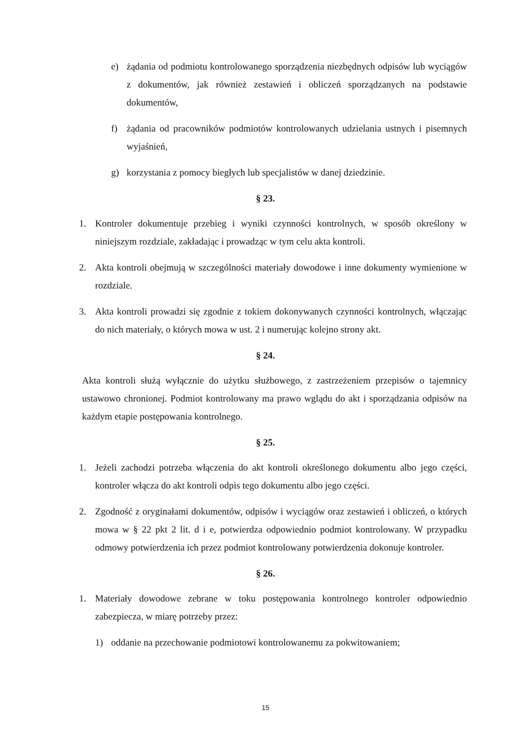e) żądania od podmiotu kontrolowanego sporządzenia niezbędnych odpisów lub wyciągów z dokumentów, jak również zestawień i obliczeń sporządzanych na podstawie dokumentów,
f) żądania od pracowników podmiotów kontrolowanych udzielania ustnych i pisemnych wyjaśnień,
g) korzystania z pomocy biegłych lub specjalistów w danej dziedzinie.
§ 23.
1. Kontroler dokumentuje przebieg i wyniki czynności kontrolnych, w sposób określony w niniejszym rozdziale, zakładając i prowadząc w tym celu akta kontroli.
2. Akta kontroli obejmują w szczególności materiały dowodowe i inne dokumenty wymienione w rozdziale.
3. Akta kontroli prowadzi się zgodnie z tokiem dokonywanych czynności kontrolnych, włączając do nich materiały, o których mowa w ust. 2 i numerując kolejno strony akt.
§ 24.
Akta kontroli służą wyłącznie do użytku służbowego, z zastrzeżeniem przepisów o tajemnicy ustawowo chronionej. Podmiot kontrolowany ma prawo wglądu do akt i sporządzania odpisów na każdym etapie postępowania kontrolnego.
§ 25.
1. Jeżeli zachodzi potrzeba włączenia do akt kontroli określonego dokumentu albo jego części, kontroler włącza do akt kontroli odpis tego dokumentu albo jego części.
2. Zgodność z oryginałami dokumentów, odpisów i wyciągów oraz zestawień i obliczeń, o których mowa w § 22 pkt 2 lit. d i e, potwierdza odpowiednio podmiot kontrolowany. W przypadku odmowy potwierdzenia ich przez podmiot kontrolowany potwierdzenia dokonuje kontroler.
§ 26.
1. Materiały dowodowe zebrane w toku postępowania kontrolnego kontroler odpowiednio zabezpiecza, w miarę potrzeby przez:
1) oddanie na przechowanie podmiotowi kontrolowanemu za pokwitowaniem;
15